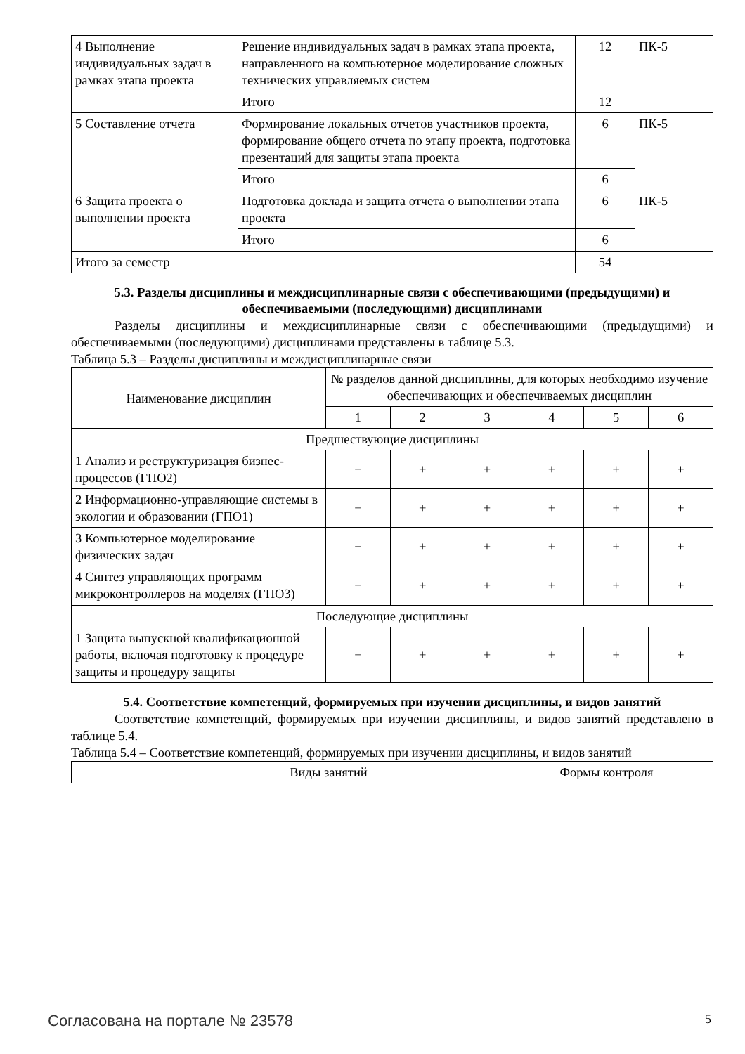| 4 Выполнение индивидуальных задач в рамках этапа проекта | Решение индивидуальных задач в рамках этапа проекта, направленного на компьютерное моделирование сложных технических управляемых систем | 12 | ПК-5 |
| | Итого | 12 | |
| 5 Составление отчета | Формирование локальных отчетов участников проекта, формирование общего отчета по этапу проекта, подготовка презентаций для защиты этапа проекта | 6 | ПК-5 |
| | Итого | 6 | |
| 6 Защита проекта о выполнении проекта | Подготовка доклада и защита отчета о выполнении этапа проекта | 6 | ПК-5 |
| | Итого | 6 | |
| Итого за семестр | | 54 | |
5.3. Разделы дисциплины и междисциплинарные связи с обеспечивающими (предыдущими) и обеспечиваемыми (последующими) дисциплинами
Разделы дисциплины и междисциплинарные связи с обеспечивающими (предыдущими) и обеспечиваемыми (последующими) дисциплинами представлены в таблице 5.3.
Таблица 5.3 – Разделы дисциплины и междисциплинарные связи
| Наименование дисциплин | № разделов данной дисциплины, для которых необходимо изучение обеспечивающих и обеспечиваемых дисциплин | | | | | |
| --- | --- | --- | --- | --- | --- | --- |
| | 1 | 2 | 3 | 4 | 5 | 6 |
| Предшествующие дисциплины | | | | | | |
| 1 Анализ и реструктуризация бизнес-процессов (ГПО2) | + | + | + | + | + | + |
| 2 Информационно-управляющие системы в экологии и образовании (ГПО1) | + | + | + | + | + | + |
| 3 Компьютерное моделирование физических задач | + | + | + | + | + | + |
| 4 Синтез управляющих программ микроконтроллеров на моделях (ГПО3) | + | + | + | + | + | + |
| Последующие дисциплины | | | | | | |
| 1 Защита выпускной квалификационной работы, включая подготовку к процедуре защиты и процедуру защиты | + | + | + | + | + | + |
5.4. Соответствие компетенций, формируемых при изучении дисциплины, и видов занятий
Соответствие компетенций, формируемых при изучении дисциплины, и видов занятий представлено в таблице 5.4.
Таблица 5.4 – Соответствие компетенций, формируемых при изучении дисциплины, и видов занятий
| | Виды занятий | Формы контроля |
Согласована на портале № 23578 5